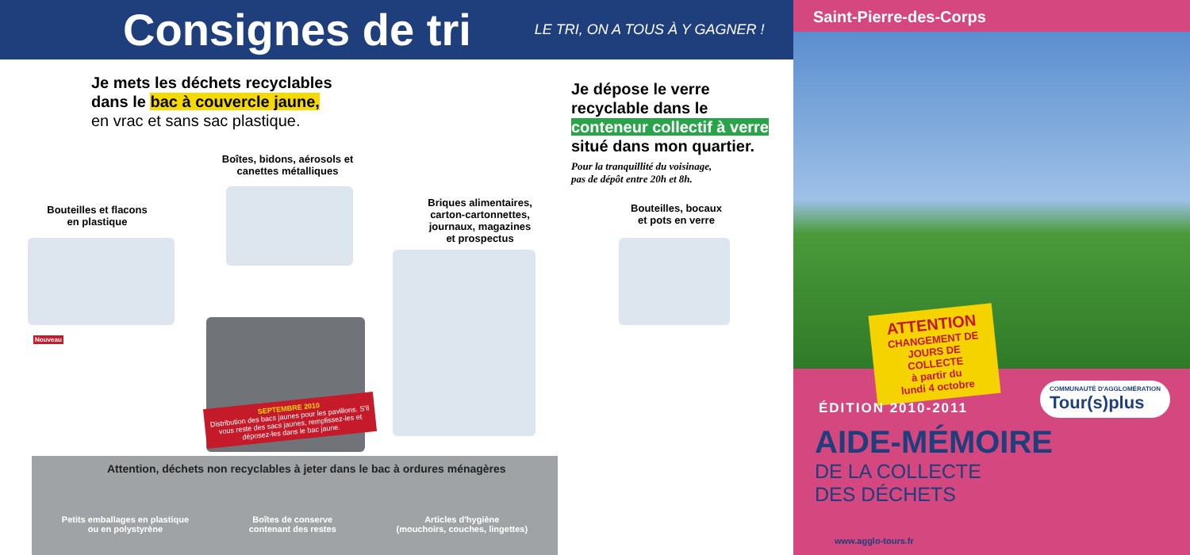Consignes de tri
LE TRI, ON A TOUS À Y GAGNER !
Je mets les déchets recyclables
dans le bac à couvercle jaune,
en vrac et sans sac plastique.
Je dépose le verre recyclable dans le conteneur collectif à verre situé dans mon quartier.
Pour la tranquillité du voisinage,
pas de dépôt entre 20h et 8h.
Boîtes, bidons, aérosols et canettes métalliques
Bouteilles et flacons en plastique
Briques alimentaires, carton-cartonnettes, journaux, magazines et prospectus
Bouteilles, bocaux et pots en verre
Nouveau
SEPTEMBRE 2010
Distribution des bacs jaunes pour les pavillons. S'il vous reste des sacs jaunes, remplissez-les et déposez-les dans le bac jaune.
Attention, déchets non recyclables à jeter dans le bac à ordures ménagères
Petits emballages en plastique
ou en polystyrène
Boîtes de conserve
contenant des restes
Articles d'hygiène
(mouchoirs, couches, lingettes)
Saint-Pierre-des-Corps
ATTENTION
CHANGEMENT DE JOURS DE COLLECTE
à partir du
lundi 4 octobre
COMMUNAUTÉ D'AGGLOMÉRATION
Tour(s)plus
ÉDITION 2010-2011
AIDE-MÉMOIRE
DE LA COLLECTE
DES DÉCHETS
www.agglo-tours.fr